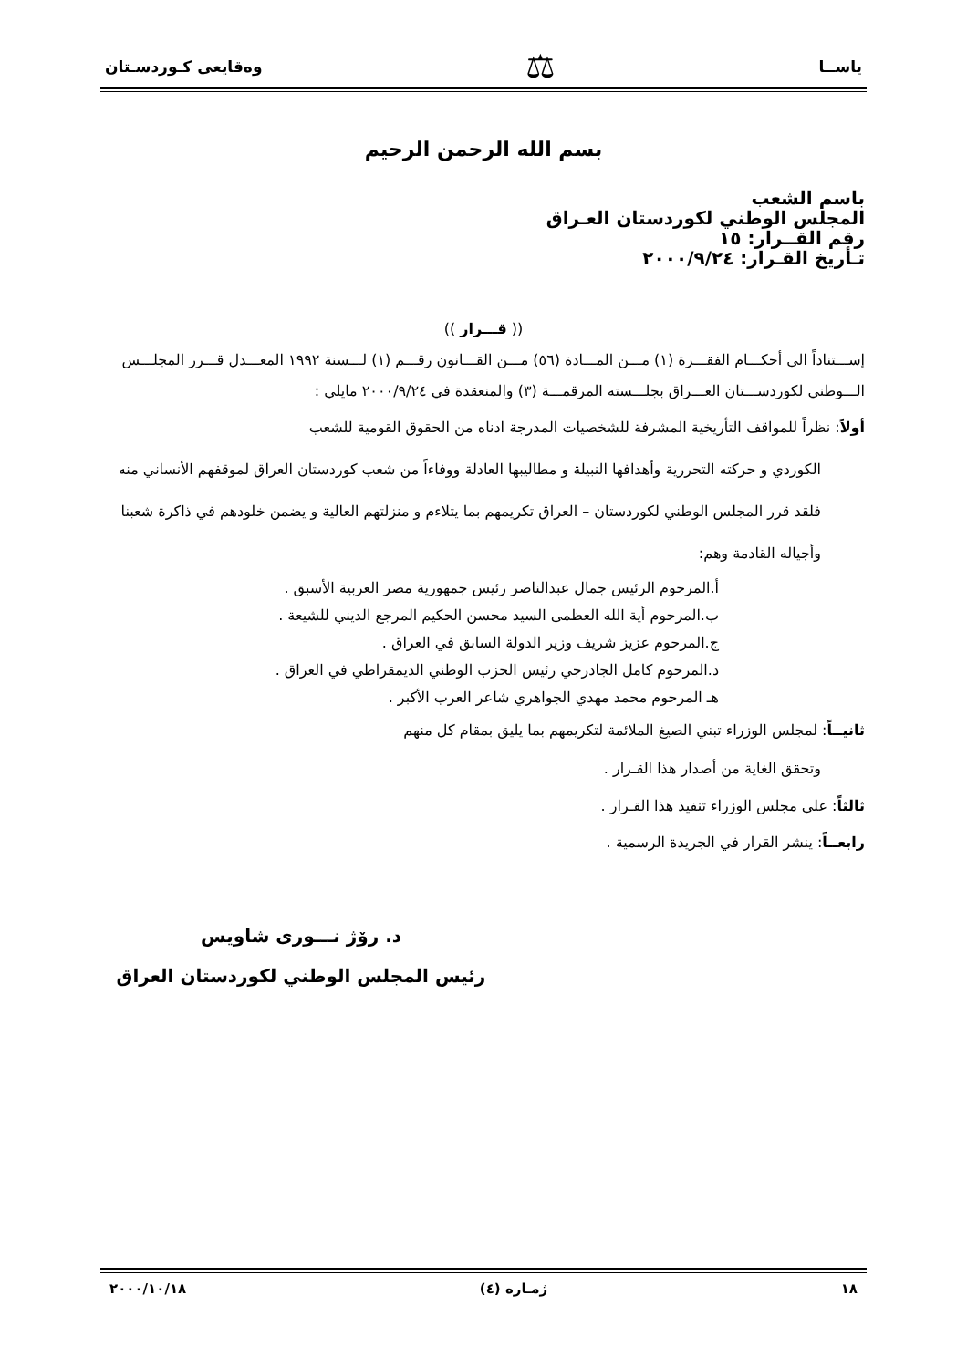ياســا ⚖ وەقايعى كـوردسـتان
بسم الله الرحمن الرحيم
باسم الشعب
المجلس الوطني لكوردستان العـراق
رقم القــرار: ١٥
تـأريخ القـرار: ٢٠٠٠/٩/٢٤
(( قـــرار ))
إســـتناداً الى أحكـــام الفقـــرة (١) مـــن المـــادة (٥٦) مـــن القـــانون رقـــم (١) لـــسنة ١٩٩٢ المعـــدل قـــرر المجلـــس الـــوطني لكوردســـتان العـــراق بجلـــسته المرقمـــة (٣) والمنعقدة في ٢٠٠٠/٩/٢٤ مايلي :
أولاً: نظراً للمواقف التأريخية المشرفة للشخصيات المدرجة ادناه من الحقوق القومية للشعب
الكوردي و حركته التحررية وأهدافها النبيلة و مطاليبها العادلة ووفاءاً من شعب كوردستان العراق لموقفهم الأنساني منه فلقد قرر المجلس الوطني لكوردستان – العراق تكريمهم بما يتلاءم و منزلتهم العالية و يضمن خلودهم في ذاكرة شعبنا وأجياله القادمة وهم:
أ.المرحوم الرئيس جمال عبدالناصر رئيس جمهورية مصر العربية الأسبق .
ب.المرحوم أية الله العظمى السيد محسن الحكيم المرجع الديني للشيعة .
ج.المرحوم عزيز شريف وزير الدولة السابق في العراق .
د.المرحوم كامل الجادرجي رئيس الحزب الوطني الديمقراطي في العراق .
هـ المرحوم محمد مهدي الجواهري شاعر العرب الأكبر .
ثانيــاً: لمجلس الوزراء تبني الصيغ الملائمة لتكريمهم بما يليق بمقام كل منهم
وتحقق الغاية من أصدار هذا القـرار .
ثالثاً: على مجلس الوزراء تنفيذ هذا القـرار .
رابعــاً: ينشر القرار في الجريدة الرسمية .
د. رۆژ نـــورى شاويس
رئيس المجلس الوطني لكوردستان العراق
١٨ ژمـاره (٤) ٢٠٠٠/١٠/١٨